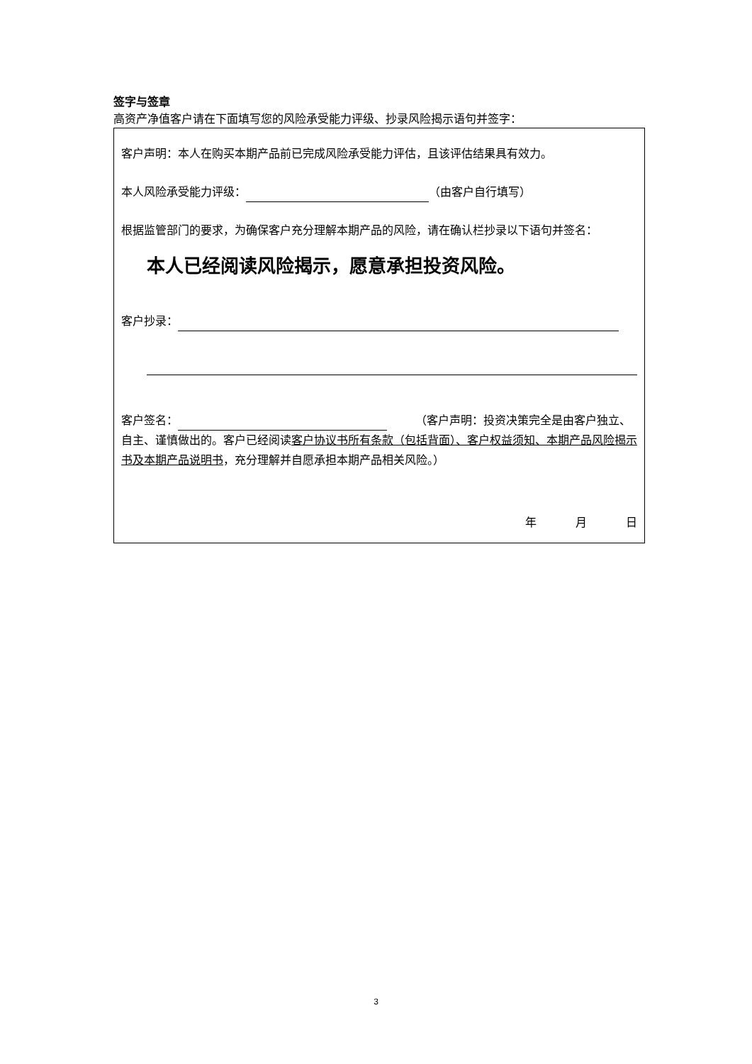签字与签章
高资产净值客户请在下面填写您的风险承受能力评级、抄录风险揭示语句并签字：
客户声明：本人在购买本期产品前已完成风险承受能力评估，且该评估结果具有效力。
本人风险承受能力评级： （由客户自行填写）
根据监管部门的要求，为确保客户充分理解本期产品的风险，请在确认栏抄录以下语句并签名：
本人已经阅读风险揭示，愿意承担投资风险。
客户抄录：
客户签名：　　　（客户声明：投资决策完全是由客户独立、自主、谨慎做出的。客户已经阅读客户协议书所有条款（包括背面）、客户权益须知、本期产品风险揭示书及本期产品说明书，充分理解并自愿承担本期产品相关风险。）
年 月 日
3